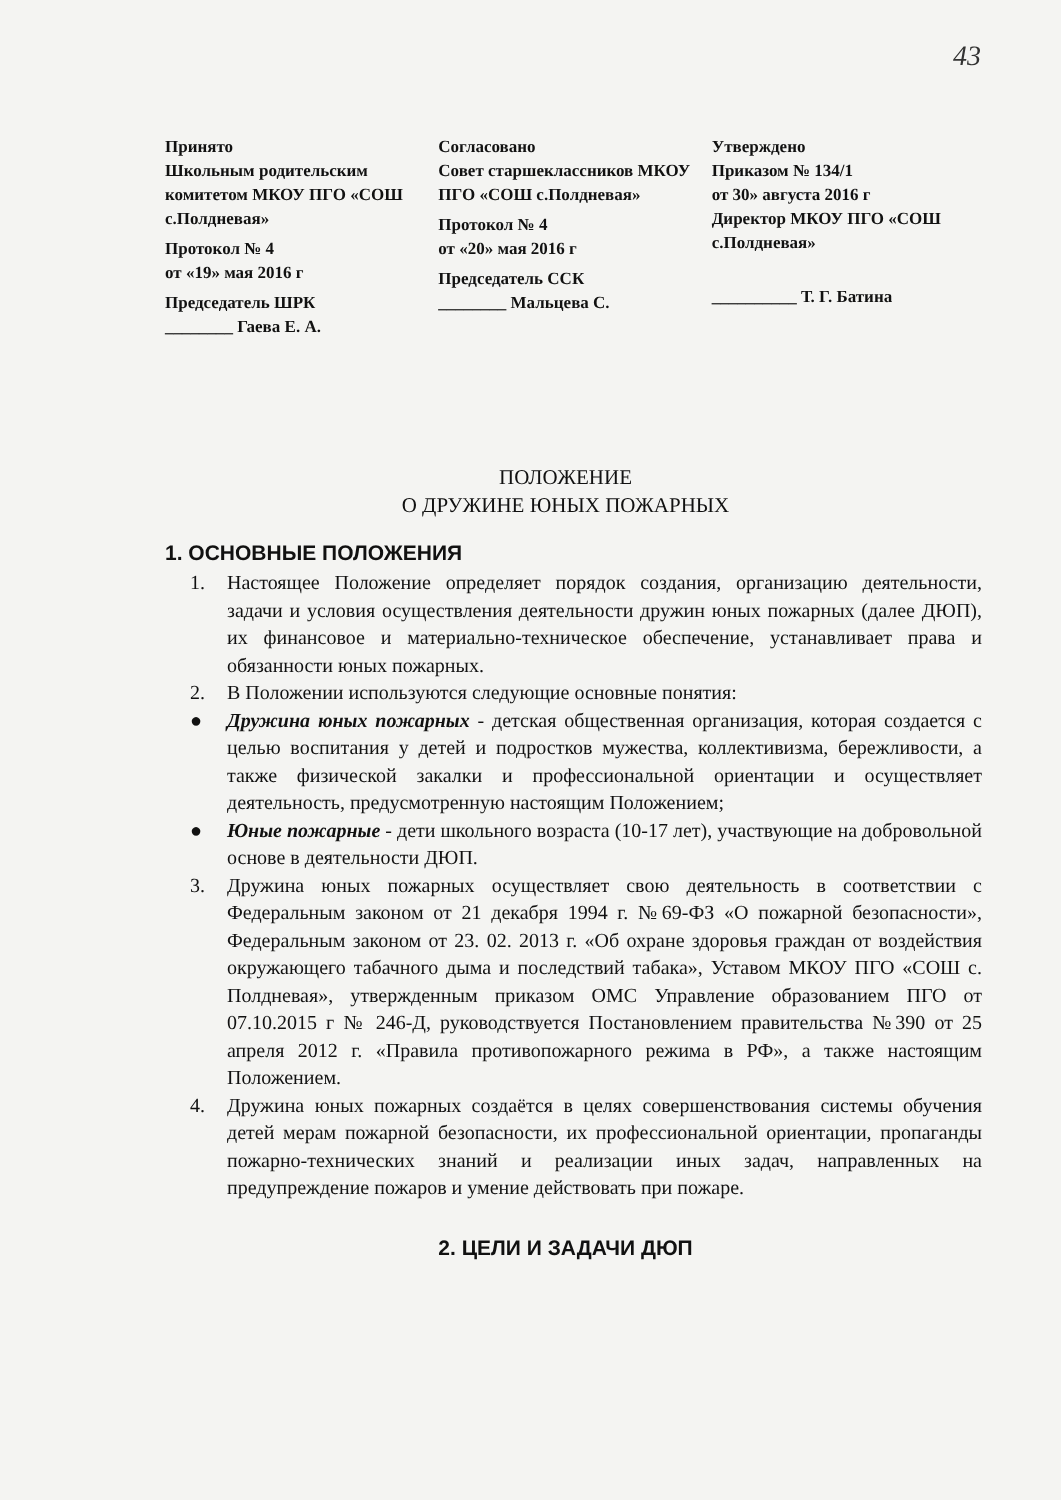43
Принято
Школьным родительским комитетом МКОУ ПГО «СОШ с.Полдневая»
Протокол № 4
от «19» мая 2016 г
Председатель ШРК
________ Гаева Е. А.
Согласовано
Совет старшеклассников МКОУ ПГО «СОШ с.Полдневая»
Протокол № 4
от «20» мая 2016 г
Председатель ССК
________ Мальцева С.
Утверждено
Приказом № 134/1
от 30» августа 2016 г
Директор МКОУ ПГО «СОШ с.Полдневая»
__________ Т. Г. Батина
ПОЛОЖЕНИЕ
О ДРУЖИНЕ ЮНЫХ ПОЖАРНЫХ
1. ОСНОВНЫЕ ПОЛОЖЕНИЯ
1. Настоящее Положение определяет порядок создания, организацию деятельности, задачи и условия осуществления деятельности дружин юных пожарных (далее ДЮП), их финансовое и материально-техническое обеспечение, устанавливает права и обязанности юных пожарных.
2. В Положении используются следующие основные понятия:
● Дружина юных пожарных - детская общественная организация, которая создается с целью воспитания у детей и подростков мужества, коллективизма, бережливости, а также физической закалки и профессиональной ориентации и осуществляет деятельность, предусмотренную настоящим Положением;
● Юные пожарные - дети школьного возраста (10-17 лет), участвующие на добровольной основе в деятельности ДЮП.
3. Дружина юных пожарных осуществляет свою деятельность в соответствии с Федеральным законом от 21 декабря 1994 г. №69-ФЗ «О пожарной безопасности», Федеральным законом от 23. 02. 2013 г. «Об охране здоровья граждан от воздействия окружающего табачного дыма и последствий табака», Уставом МКОУ ПГО «СОШ с. Полдневая», утвержденным приказом ОМС Управление образованием ПГО от 07.10.2015 г № 246-Д, руководствуется Постановлением правительства №390 от 25 апреля 2012 г. «Правила противопожарного режима в РФ», а также настоящим Положением.
4. Дружина юных пожарных создаётся в целях совершенствования системы обучения детей мерам пожарной безопасности, их профессиональной ориентации, пропаганды пожарно-технических знаний и реализации иных задач, направленных на предупреждение пожаров и умение действовать при пожаре.
2. ЦЕЛИ И ЗАДАЧИ ДЮП